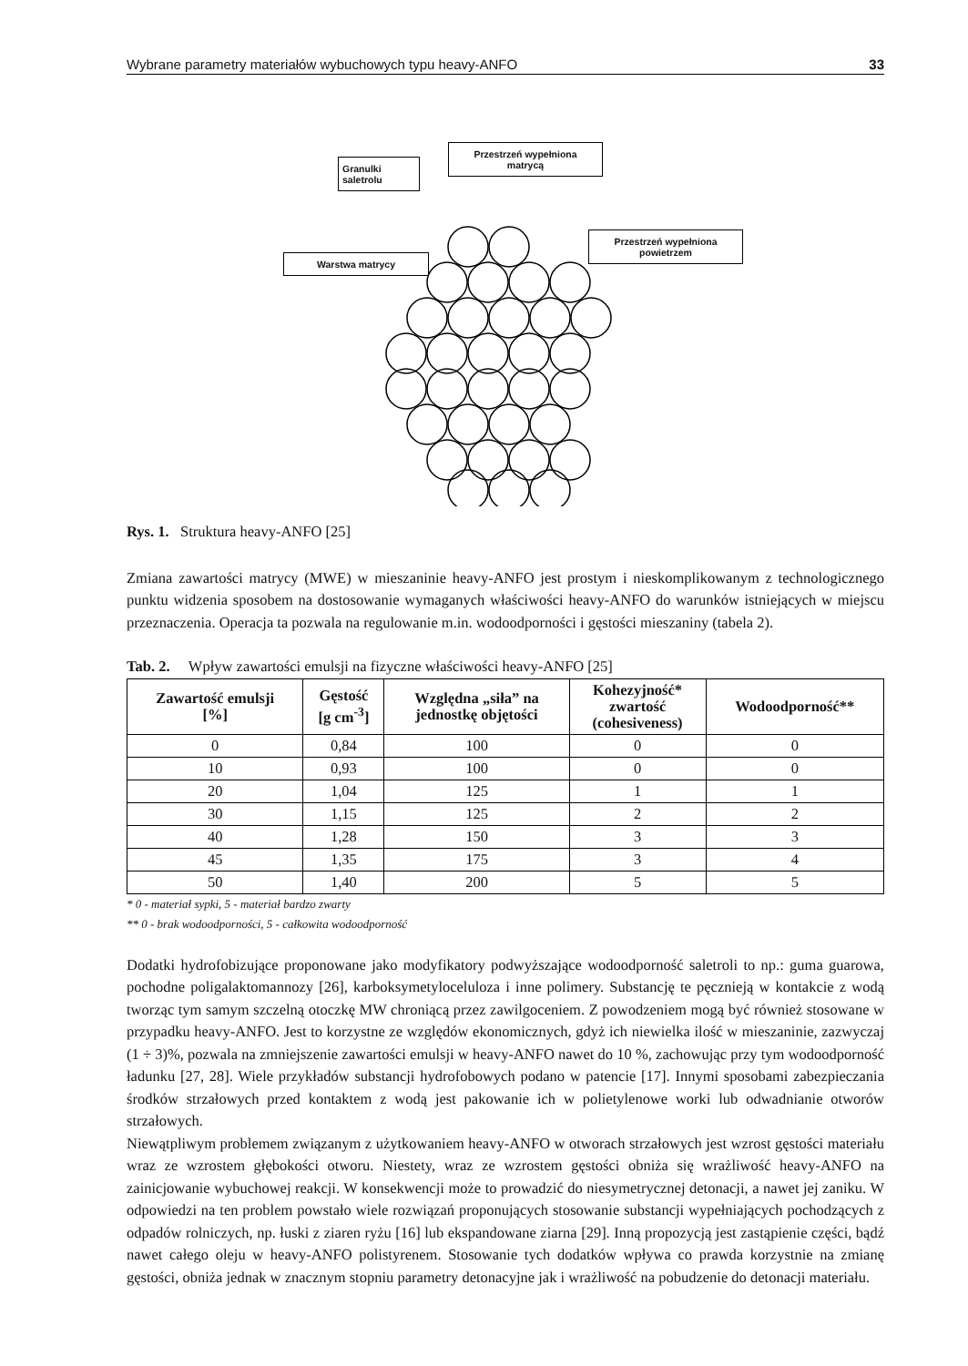Wybrane parametry materiałów wybuchowych typu heavy-ANFO 33
Granulki
saletrolu
Przestrzeń wypełniona
matrycą
Warstwa matrycy
Przestrzeń wypełniona
powietrzem
Rys. 1. Struktura heavy-ANFO [25]
Zmiana zawartości matrycy (MWE) w mieszaninie heavy-ANFO jest prostym i nieskomplikowanym z technologicznego punktu widzenia sposobem na dostosowanie wymaganych właściwości heavy-ANFO do warunków istniejących w miejscu przeznaczenia. Operacja ta pozwala na regulowanie m.in. wodoodporności i gęstości mieszaniny (tabela 2).
Tab. 2. Wpływ zawartości emulsji na fizyczne właściwości heavy-ANFO [25]
| Zawartość emulsji [%] | Gęstość [g cm<sup>-3</sup>] | Względna „siła” na jednostkę objętości | Kohezyjność* zwartość (cohesiveness) | Wodoodporność** |
| --- | --- | --- | --- | --- |
| 0 | 0,84 | 100 | 0 | 0 |
| 10 | 0,93 | 100 | 0 | 0 |
| 20 | 1,04 | 125 | 1 | 1 |
| 30 | 1,15 | 125 | 2 | 2 |
| 40 | 1,28 | 150 | 3 | 3 |
| 45 | 1,35 | 175 | 3 | 4 |
| 50 | 1,40 | 200 | 5 | 5 |
* 0 - materiał sypki, 5 - materiał bardzo zwarty
** 0 - brak wodoodporności, 5 - całkowita wodoodporność
Dodatki hydrofobizujące proponowane jako modyfikatory podwyższające wodoodporność saletroli to np.: guma guarowa, pochodne poligalaktomannozy [26], karboksymetyloceluloza i inne polimery. Substancję te pęcznieją w kontakcie z wodą tworząc tym samym szczelną otoczkę MW chroniącą przez zawilgoceniem. Z powodzeniem mogą być również stosowane w przypadku heavy-ANFO. Jest to korzystne ze względów ekonomicznych, gdyż ich niewielka ilość w mieszaninie, zazwyczaj (1 ÷ 3)%, pozwala na zmniejszenie zawartości emulsji w heavy-ANFO nawet do 10 %, zachowując przy tym wodoodporność ładunku [27, 28]. Wiele przykładów substancji hydrofobowych podano w patencie [17]. Innymi sposobami zabezpieczania środków strzałowych przed kontaktem z wodą jest pakowanie ich w polietylenowe worki lub odwadnianie otworów strzałowych.
Niewątpliwym problemem związanym z użytkowaniem heavy-ANFO w otworach strzałowych jest wzrost gęstości materiału wraz ze wzrostem głębokości otworu. Niestety, wraz ze wzrostem gęstości obniża się wrażliwość heavy-ANFO na zainicjowanie wybuchowej reakcji. W konsekwencji może to prowadzić do niesymetrycznej detonacji, a nawet jej zaniku. W odpowiedzi na ten problem powstało wiele rozwiązań proponujących stosowanie substancji wypełniających pochodzących z odpadów rolniczych, np. łuski z ziaren ryżu [16] lub ekspandowane ziarna [29]. Inną propozycją jest zastąpienie części, bądź nawet całego oleju w heavy-ANFO polistyrenem. Stosowanie tych dodatków wpływa co prawda korzystnie na zmianę gęstości, obniża jednak w znacznym stopniu parametry detonacyjne jak i wrażliwość na pobudzenie do detonacji materiału.